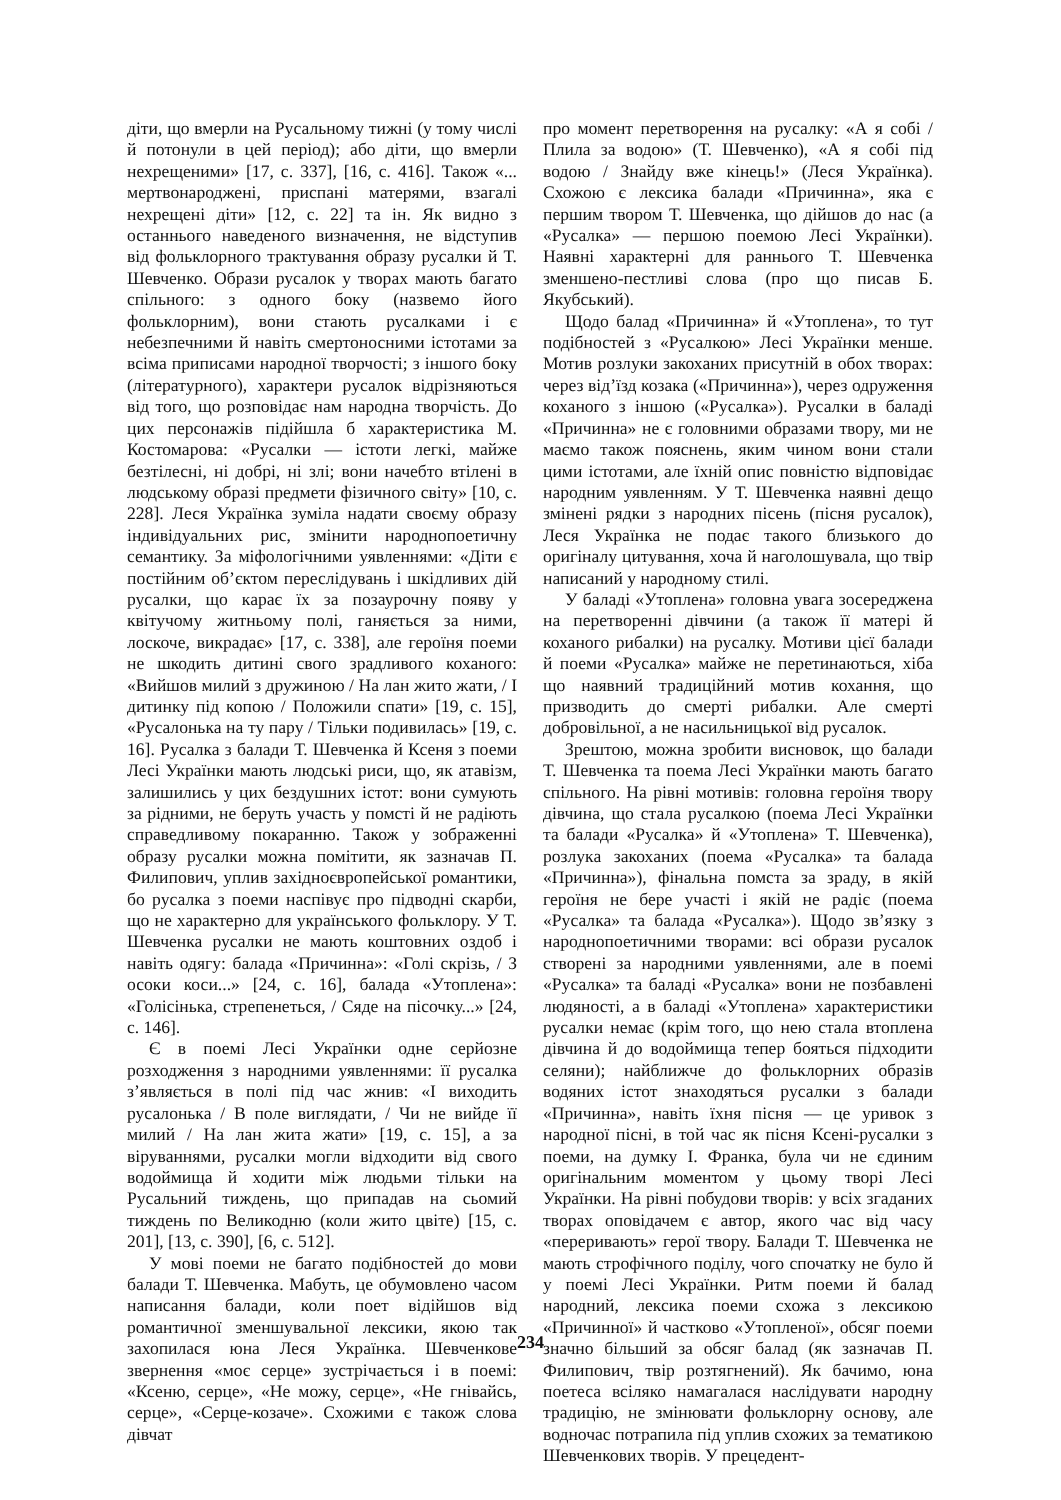діти, що вмерли на Русальному тижні (у тому числі й потонули в цей період); або діти, що вмерли нехрещеними» [17, с. 337], [16, с. 416]. Також «... мертвонароджені, приспані матерями, взагалі нехрещені діти» [12, с. 22] та ін. Як видно з останнього наведеного визначення, не відступив від фольклорного трактування образу русалки й Т. Шевченко. Образи русалок у творах мають багато спільного: з одного боку (назвемо його фольклорним), вони стають русалками і є небезпечними й навіть смертоносними істотами за всіма приписами народної творчості; з іншого боку (літературного), характери русалок відрізняються від того, що розповідає нам народна творчість. До цих персонажів підійшла б характеристика М. Костомарова: «Русалки — істоти легкі, майже безтілесні, ні добрі, ні злі; вони начебто втілені в людському образі предмети фізичного світу» [10, с. 228]. Леся Українка зуміла надати своєму образу індивідуальних рис, змінити народнопоетичну семантику. За міфологічними уявленнями: «Діти є постійним об’єктом переслідувань і шкідливих дій русалки, що карає їх за позаурочну появу у квітучому житньому полі, ганяється за ними, лоскоче, викрадає» [17, с. 338], але героїня поеми не шкодить дитині свого зрадливого коханого: «Вийшов милий з дружиною / На лан жито жати, / І дитинку під копою / Положили спати» [19, с. 15], «Русалонька на ту пару / Тільки подивилась» [19, с. 16]. Русалка з балади Т. Шевченка й Ксеня з поеми Лесі Українки мають людські риси, що, як атавізм, залишились у цих бездушних істот: вони сумують за рідними, не беруть участь у помсті й не радіють справедливому покаранню. Також у зображенні образу русалки можна помітити, як зазначав П. Филипович, уплив західноєвропейської романтики, бо русалка з поеми наспівує про підводні скарби, що не характерно для українського фольклору. У Т. Шевченка русалки не мають коштовних оздоб і навіть одягу: балада «Причинна»: «Голі скрізь, / З осоки коси...» [24, с. 16], балада «Утоплена»: «Голісінька, стрепенеться, / Сяде на пісочку...» [24, с. 146].
Є в поемі Лесі Українки одне серйозне розходження з народними уявленнями: її русалка з’являється в полі під час жнив: «І виходить русалонька / В поле виглядати, / Чи не вийде її милий / На лан жита жати» [19, с. 15], а за віруваннями, русалки могли відходити від свого водоймища й ходити між людьми тільки на Русальний тиждень, що припадав на сьомий тиждень по Великодню (коли жито цвіте) [15, с. 201], [13, с. 390], [6, с. 512].
У мові поеми не багато подібностей до мови балади Т. Шевченка. Мабуть, це обумовлено часом написання балади, коли поет відійшов від романтичної зменшувальної лексики, якою так захопилася юна Леся Українка. Шевченкове звернення «моє серце» зустрічається і в поемі: «Ксеню, серце», «Не можу, серце», «Не гнівайсь, серце», «Серце-козаче». Схожими є також слова дівчат
про момент перетворення на русалку: «А я собі / Плила за водою» (Т. Шевченко), «А я собі під водою / Знайду вже кінець!» (Леся Українка). Схожою є лексика балади «Причинна», яка є першим твором Т. Шевченка, що дійшов до нас (а «Русалка» — першою поемою Лесі Українки). Наявні характерні для раннього Т. Шевченка зменшено-пестливі слова (про що писав Б. Якубський).
Щодо балад «Причинна» й «Утоплена», то тут подібностей з «Русалкою» Лесі Українки менше. Мотив розлуки закоханих присутній в обох творах: через від’їзд козака («Причинна»), через одруження коханого з іншою («Русалка»). Русалки в баладі «Причинна» не є головними образами твору, ми не маємо також пояснень, яким чином вони стали цими істотами, але їхній опис повністю відповідає народним уявленням. У Т. Шевченка наявні дещо змінені рядки з народних пісень (пісня русалок), Леся Українка не подає такого близького до оригіналу цитування, хоча й наголошувала, що твір написаний у народному стилі.
У баладі «Утоплена» головна увага зосереджена на перетворенні дівчини (а також її матері й коханого рибалки) на русалку. Мотиви цієї балади й поеми «Русалка» майже не перетинаються, хіба що наявний традиційний мотив кохання, що призводить до смерті рибалки. Але смерті добровільної, а не насильницької від русалок.
Зрештою, можна зробити висновок, що балади Т. Шевченка та поема Лесі Українки мають багато спільного. На рівні мотивів: головна героїня твору дівчина, що стала русалкою (поема Лесі Українки та балади «Русалка» й «Утоплена» Т. Шевченка), розлука закоханих (поема «Русалка» та балада «Причинна»), фінальна помста за зраду, в якій героїня не бере участі і якій не радіє (поема «Русалка» та балада «Русалка»). Щодо зв’язку з народнопоетичними творами: всі образи русалок створені за народними уявленнями, але в поемі «Русалка» та баладі «Русалка» вони не позбавлені людяності, а в баладі «Утоплена» характеристики русалки немає (крім того, що нею стала втоплена дівчина й до водоймища тепер бояться підходити селяни); найближче до фольклорних образів водяних істот знаходяться русалки з балади «Причинна», навіть їхня пісня — це уривок з народної пісні, в той час як пісня Ксені-русалки з поеми, на думку І. Франка, була чи не єдиним оригінальним моментом у цьому творі Лесі Українки. На рівні побудови творів: у всіх згаданих творах оповідачем є автор, якого час від часу «переривають» герої твору. Балади Т. Шевченка не мають строфічного поділу, чого спочатку не було й у поемі Лесі Українки. Ритм поеми й балад народний, лексика поеми схожа з лексикою «Причинної» й частково «Утопленої», обсяг поеми значно більший за обсяг балад (як зазначав П. Филипович, твір розтягнений). Як бачимо, юна поетеса всіляко намагалася наслідувати народну традицію, не змінювати фольклорну основу, але водночас потрапила під уплив схожих за тематикою Шевченкових творів. У прецедент-
234